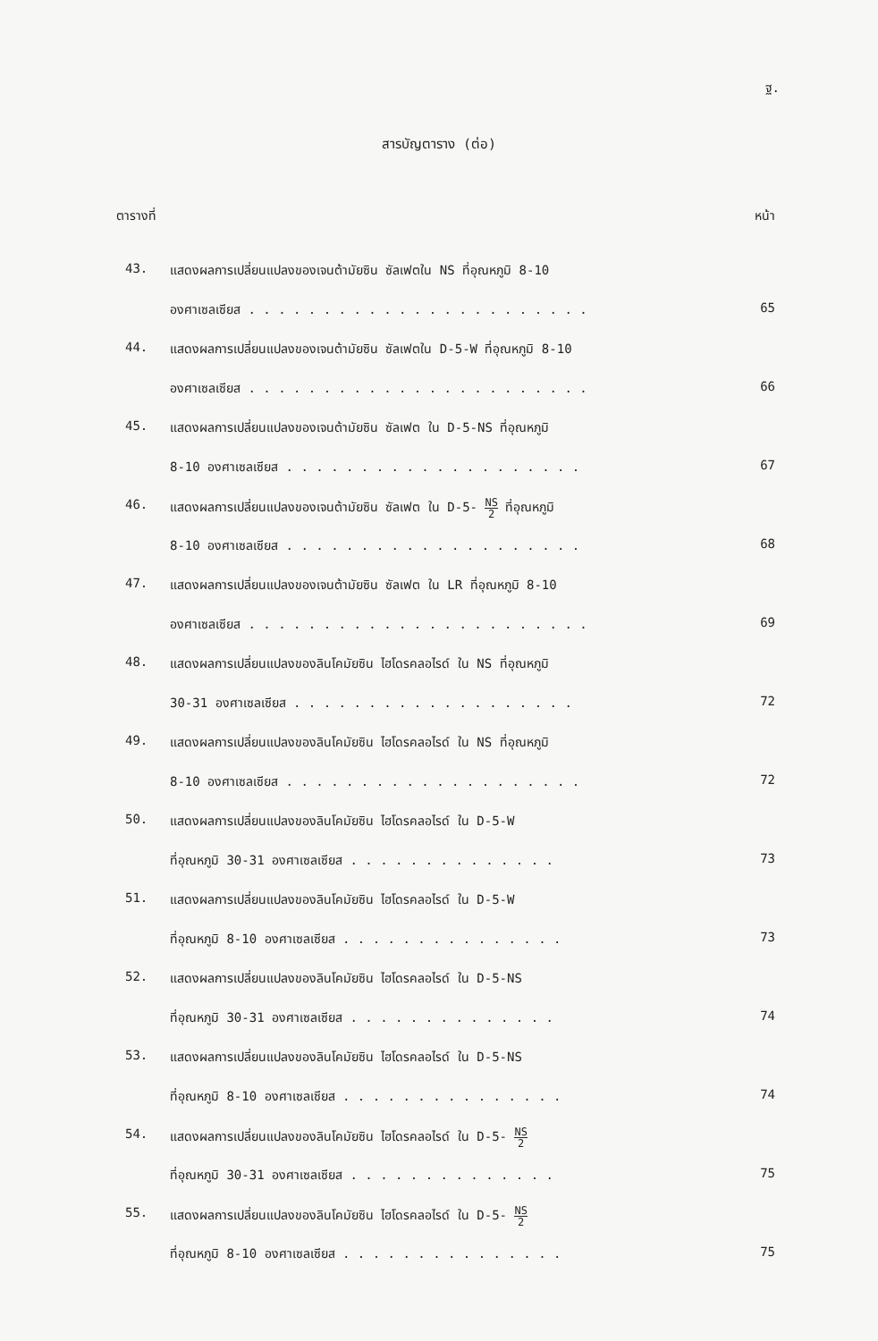ฐ.
สารบัญตาราง (ต่อ)
ตารางที่ หน้า
43.
แสดงผลการเปลี่ยนแปลงของเจนต้ามัยซิน ซัลเฟตใน NS ที่อุณหภูมิ 8-10
องศาเซลเซียส . . . . . . . . . . . . . . . . . . . . . . . 65
44.
แสดงผลการเปลี่ยนแปลงของเจนต้ามัยซิน ซัลเฟตใน D-5-W ที่อุณหภูมิ 8-10
องศาเซลเซียส . . . . . . . . . . . . . . . . . . . . . . . 66
45.
แสดงผลการเปลี่ยนแปลงของเจนต้ามัยซิน ซัลเฟต ใน D-5-NS ที่อุณหภูมิ
8-10 องศาเซลเซียส . . . . . . . . . . . . . . . . . . . . 67
46.
แสดงผลการเปลี่ยนแปลงของเจนต้ามัยซิน ซัลเฟต ใน D-5- NS 2 ที่อุณหภูมิ
8-10 องศาเซลเซียส . . . . . . . . . . . . . . . . . . . . 68
47.
แสดงผลการเปลี่ยนแปลงของเจนต้ามัยซิน ซัลเฟต ใน LR ที่อุณหภูมิ 8-10
องศาเซลเซียส . . . . . . . . . . . . . . . . . . . . . . . 69
48.
แสดงผลการเปลี่ยนแปลงของลินโคมัยซิน ไฮโดรคลอไรด์ ใน NS ที่อุณหภูมิ
30-31 องศาเซลเซียส . . . . . . . . . . . . . . . . . . . 72
49.
แสดงผลการเปลี่ยนแปลงของลินโคมัยซิน ไฮโดรคลอไรด์ ใน NS ที่อุณหภูมิ
8-10 องศาเซลเซียส . . . . . . . . . . . . . . . . . . . . 72
50.
แสดงผลการเปลี่ยนแปลงของลินโคมัยซิน ไฮโดรคลอไรด์ ใน D-5-W
ที่อุณหภูมิ 30-31 องศาเซลเซียส . . . . . . . . . . . . . . 73
51.
แสดงผลการเปลี่ยนแปลงของลินโคมัยซิน ไฮโดรคลอไรด์ ใน D-5-W
ที่อุณหภูมิ 8-10 องศาเซลเซียส . . . . . . . . . . . . . . . 73
52.
แสดงผลการเปลี่ยนแปลงของลินโคมัยซิน ไฮโดรคลอไรด์ ใน D-5-NS
ที่อุณหภูมิ 30-31 องศาเซลเซียส . . . . . . . . . . . . . . 74
53.
แสดงผลการเปลี่ยนแปลงของลินโคมัยซิน ไฮโดรคลอไรด์ ใน D-5-NS
ที่อุณหภูมิ 8-10 องศาเซลเซียส . . . . . . . . . . . . . . . 74
54.
แสดงผลการเปลี่ยนแปลงของลินโคมัยซิน ไฮโดรคลอไรด์ ใน D-5- NS 2
ที่อุณหภูมิ 30-31 องศาเซลเซียส . . . . . . . . . . . . . . 75
55.
แสดงผลการเปลี่ยนแปลงของลินโคมัยซิน ไฮโดรคลอไรด์ ใน D-5- NS 2
ที่อุณหภูมิ 8-10 องศาเซลเซียส . . . . . . . . . . . . . . . 75